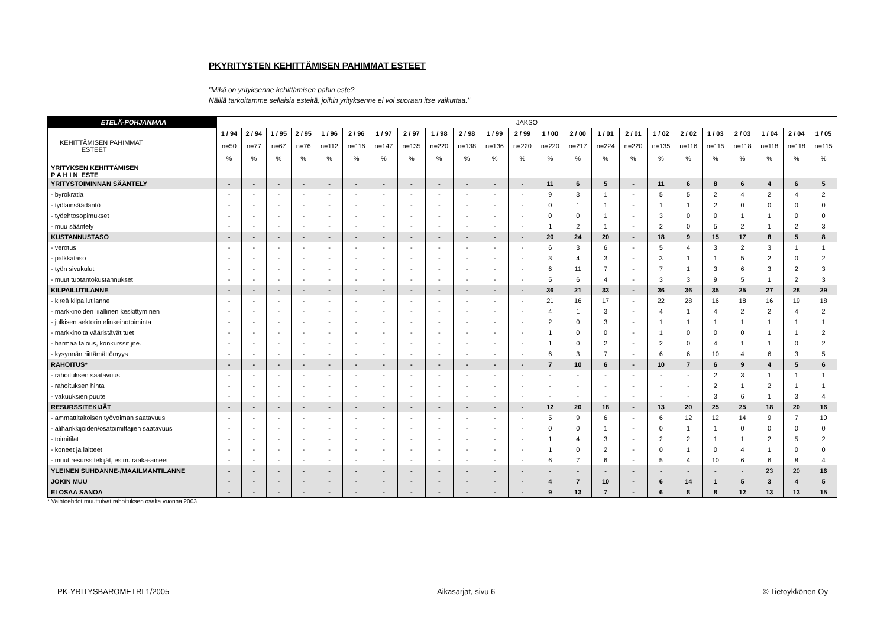PKYRITYSTEN KEHITTÄMISEN PAHIMMAT ESTEET
"Mikä on yrityksenne kehittämisen pahin este?
Näillä tarkoitamme sellaisia esteitä, joihin yrityksenne ei voi suoraan itse vaikuttaa."
| ETELÄ-POHJANMAA | JAKSO | | | | | | | | | | | | | | | | | | | | | | |
| --- | --- | --- | --- | --- | --- | --- | --- | --- | --- | --- | --- | --- | --- | --- | --- | --- | --- | --- | --- | --- | --- | --- | --- |
| | 1 / 94 | 2 / 94 | 1 / 95 | 2 / 95 | 1 / 96 | 2 / 96 | 1 / 97 | 2 / 97 | 1 / 98 | 2 / 98 | 1 / 99 | 2 / 99 | 1 / 00 | 2 / 00 | 1 / 01 | 2 / 01 | 1 / 02 | 2 / 02 | 1 / 03 | 2 / 03 | 1 / 04 | 2 / 04 | 1 / 05 |
| KEHITTÄMISEN PAHIMMAT ESTEET | n=50 | n=77 | n=67 | n=76 | n=112 | n=116 | n=147 | n=135 | n=220 | n=138 | n=136 | n=220 | n=220 | n=217 | n=224 | n=220 | n=135 | n=116 | n=115 | n=118 | n=118 | n=118 | n=115 |
| | % | % | % | % | % | % | % | % | % | % | % | % | % | % | % | % | % | % | % | % | % | % | % |
| YRITYKSEN KEHITTÄMISEN P A H I N ESTE | | | | | | | | | | | | | | | | | | | | | | | |
| YRITYSTOIMINNAN SÄÄNTELY | - | - | - | - | - | - | - | - | - | - | - | - | 11 | 6 | 5 | - | 11 | 6 | 8 | 6 | 4 | 6 | 5 |
| - byrokratia | - | - | - | - | - | - | - | - | - | - | - | - | 9 | 3 | 1 | - | 5 | 5 | 2 | 4 | 2 | 4 | 2 |
| - työlainsäädäntö | - | - | - | - | - | - | - | - | - | - | - | - | 0 | 1 | 1 | - | 1 | 1 | 2 | 0 | 0 | 0 | 0 |
| - työehtosopimukset | - | - | - | - | - | - | - | - | - | - | - | - | 0 | 0 | 1 | - | 3 | 0 | 0 | 1 | 1 | 0 | 0 |
| - muu sääntely | - | - | - | - | - | - | - | - | - | - | - | - | 1 | 2 | 1 | - | 2 | 0 | 5 | 2 | 1 | 2 | 3 |
| KUSTANNUSTASO | - | - | - | - | - | - | - | - | - | - | - | - | 20 | 24 | 20 | - | 18 | 9 | 15 | 17 | 8 | 5 | 8 |
| - verotus | - | - | - | - | - | - | - | - | - | - | - | - | 6 | 3 | 6 | - | 5 | 4 | 3 | 2 | 3 | 1 | 1 |
| - palkkataso | - | - | - | - | - | - | - | - | - | - | - | - | 3 | 4 | 3 | - | 3 | 1 | 1 | 5 | 2 | 0 | 2 |
| - työn sivukulut | - | - | - | - | - | - | - | - | - | - | - | - | 6 | 11 | 7 | - | 7 | 1 | 3 | 6 | 3 | 2 | 3 |
| - muut tuotantokustannukset | - | - | - | - | - | - | - | - | - | - | - | - | 5 | 6 | 4 | - | 3 | 3 | 9 | 5 | 1 | 2 | 3 |
| KILPAILUTILANNE | - | - | - | - | - | - | - | - | - | - | - | - | 36 | 21 | 33 | - | 36 | 36 | 35 | 25 | 27 | 28 | 29 |
| - kireä kilpailutilanne | - | - | - | - | - | - | - | - | - | - | - | - | 21 | 16 | 17 | - | 22 | 28 | 16 | 18 | 16 | 19 | 18 |
| - markkinoiden liiallinen keskittyminen | - | - | - | - | - | - | - | - | - | - | - | - | 4 | 1 | 3 | - | 4 | 1 | 4 | 2 | 2 | 4 | 2 |
| - julkisen sektorin elinkeinotoiminta | - | - | - | - | - | - | - | - | - | - | - | - | 2 | 0 | 3 | - | 1 | 1 | 1 | 1 | 1 | 1 | 1 |
| - markkinoita vääristävät tuet | - | - | - | - | - | - | - | - | - | - | - | - | 1 | 0 | 0 | - | 1 | 0 | 0 | 0 | 1 | 1 | 2 |
| - harmaa talous, konkurssit jne. | - | - | - | - | - | - | - | - | - | - | - | - | 1 | 0 | 2 | - | 2 | 0 | 4 | 1 | 1 | 0 | 2 |
| - kysynnän riittämättömyys | - | - | - | - | - | - | - | - | - | - | - | - | 6 | 3 | 7 | - | 6 | 6 | 10 | 4 | 6 | 3 | 5 |
| RAHOITUS* | - | - | - | - | - | - | - | - | - | - | - | - | 7 | 10 | 6 | - | 10 | 7 | 6 | 9 | 4 | 5 | 6 |
| - rahoituksen saatavuus | - | - | - | - | - | - | - | - | - | - | - | - | - | - | - | - | - | - | 2 | 3 | 1 | 1 | 1 |
| - rahoituksen hinta | - | - | - | - | - | - | - | - | - | - | - | - | - | - | - | - | - | - | 2 | 1 | 2 | 1 | 1 |
| - vakuuksien puute | - | - | - | - | - | - | - | - | - | - | - | - | - | - | - | - | - | - | 3 | 6 | 1 | 3 | 4 |
| RESURSSITEKIJÄT | - | - | - | - | - | - | - | - | - | - | - | - | 12 | 20 | 18 | - | 13 | 20 | 25 | 25 | 18 | 20 | 16 |
| - ammattitaitoisen työvoiman saatavuus | - | - | - | - | - | - | - | - | - | - | - | - | 5 | 9 | 6 | - | 6 | 12 | 12 | 14 | 9 | 7 | 10 |
| - alihankkijoiden/osatoimittajien saatavuus | - | - | - | - | - | - | - | - | - | - | - | - | 0 | 0 | 1 | - | 0 | 1 | 1 | 0 | 0 | 0 | 0 |
| - toimitilat | - | - | - | - | - | - | - | - | - | - | - | - | 1 | 4 | 3 | - | 2 | 2 | 1 | 1 | 2 | 5 | 2 |
| - koneet ja laitteet | - | - | - | - | - | - | - | - | - | - | - | - | 1 | 0 | 2 | - | 0 | 1 | 0 | 4 | 1 | 0 | 0 |
| - muut resurssitekijät, esim. raaka-aineet | - | - | - | - | - | - | - | - | - | - | - | - | 6 | 7 | 6 | - | 5 | 4 | 10 | 6 | 6 | 8 | 4 |
| YLEINEN SUHDANNE-/MAAILMANTILANNE | - | - | - | - | - | - | - | - | - | - | - | - | - | - | - | - | - | - | - | - | 23 | 20 | 16 |
| JOKIN MUU | - | - | - | - | - | - | - | - | - | - | - | - | 4 | 7 | 10 | - | 6 | 14 | 1 | 5 | 3 | 4 | 5 |
| EI OSAA SANOA | - | - | - | - | - | - | - | - | - | - | - | - | 9 | 13 | 7 | - | 6 | 8 | 8 | 12 | 13 | 13 | 15 |
* Vaihtoehdot muuttuivat rahoituksen osalta vuonna 2003
PK-YRITYSBAROMETRI 1/2005 Aikasarjat, sivu 6 © Tietoykkönen Oy